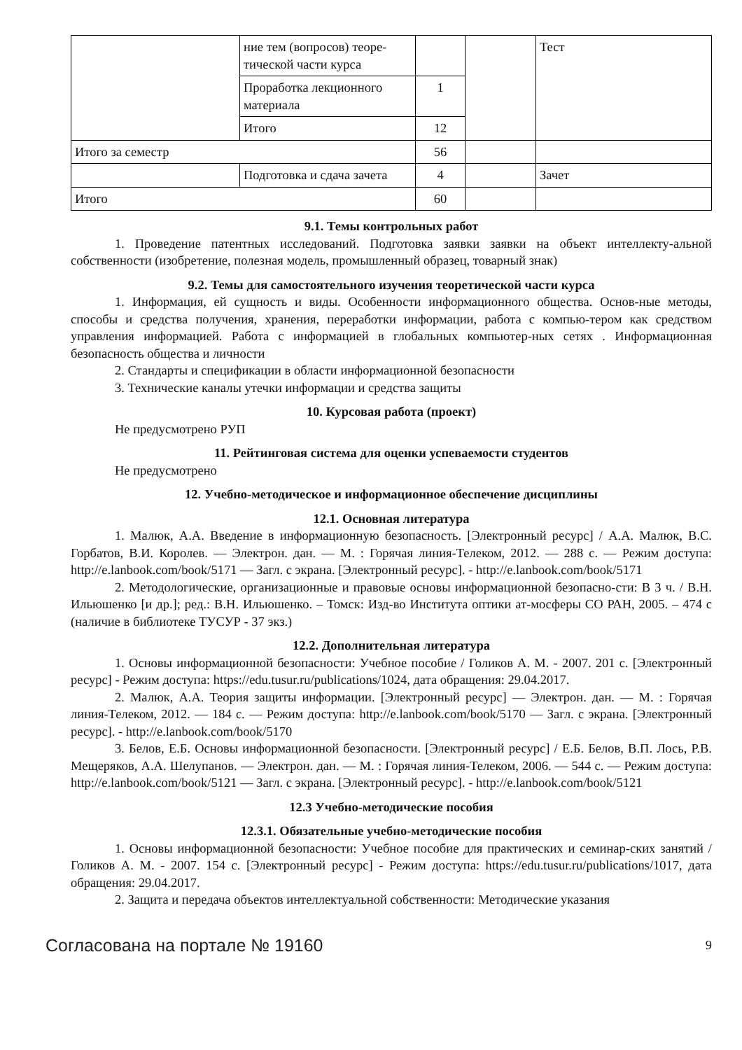| | ние тем (вопросов) теоре-тической части курса | | | Тест |
| | Проработка лекционного материала | 1 | | |
| | Итого | 12 | | |
| Итого за семестр | | 56 | | |
| | Подготовка и сдача зачета | 4 | | Зачет |
| Итого | | 60 | | |
9.1. Темы контрольных работ
1. Проведение патентных исследований. Подготовка заявки заявки на объект интеллекту-альной собственности (изобретение, полезная модель, промышленный образец, товарный знак)
9.2. Темы для самостоятельного изучения теоретической части курса
1. Информация, ей сущность и виды. Особенности информационного общества. Основ-ные методы, способы и средства получения, хранения, переработки информации, работа с компью-тером как средством управления информацией. Работа с информацией в глобальных компьютер-ных сетях . Информационная безопасность общества и личности
2. Стандарты и спецификации в области информационной безопасности
3. Технические каналы утечки информации и средства защиты
10. Курсовая работа (проект)
Не предусмотрено РУП
11. Рейтинговая система для оценки успеваемости студентов
Не предусмотрено
12. Учебно-методическое и информационное обеспечение дисциплины
12.1. Основная литература
1. Малюк, А.А. Введение в информационную безопасность. [Электронный ресурс] / А.А. Малюк, В.С. Горбатов, В.И. Королев. — Электрон. дан. — М. : Горячая линия-Телеком, 2012. — 288 с. — Режим доступа: http://e.lanbook.com/book/5171 — Загл. с экрана. [Электронный ресурс]. - http://e.lanbook.com/book/5171
2. Методологические, организационные и правовые основы информационной безопасно-сти: В 3 ч. / В.Н. Ильюшенко [и др.]; ред.: В.Н. Ильюшенко. – Томск: Изд-во Института оптики ат-мосферы СО РАН, 2005. – 474 с (наличие в библиотеке ТУСУР - 37 экз.)
12.2. Дополнительная литература
1. Основы информационной безопасности: Учебное пособие / Голиков А. М. - 2007. 201 с. [Электронный ресурс] - Режим доступа: https://edu.tusur.ru/publications/1024, дата обращения: 29.04.2017.
2. Малюк, А.А. Теория защиты информации. [Электронный ресурс] — Электрон. дан. — М. : Горячая линия-Телеком, 2012. — 184 с. — Режим доступа: http://e.lanbook.com/book/5170 — Загл. с экрана. [Электронный ресурс]. - http://e.lanbook.com/book/5170
3. Белов, Е.Б. Основы информационной безопасности. [Электронный ресурс] / Е.Б. Белов, В.П. Лось, Р.В. Мещеряков, А.А. Шелупанов. — Электрон. дан. — М. : Горячая линия-Телеком, 2006. — 544 с. — Режим доступа: http://e.lanbook.com/book/5121 — Загл. с экрана. [Электронный ресурс]. - http://e.lanbook.com/book/5121
12.3 Учебно-методические пособия
12.3.1. Обязательные учебно-методические пособия
1. Основы информационной безопасности: Учебное пособие для практических и семинар-ских занятий / Голиков А. М. - 2007. 154 с. [Электронный ресурс] - Режим доступа: https://edu.tusur.ru/publications/1017, дата обращения: 29.04.2017.
2. Защита и передача объектов интеллектуальной собственности: Методические указания
Согласована на портале № 19160 9